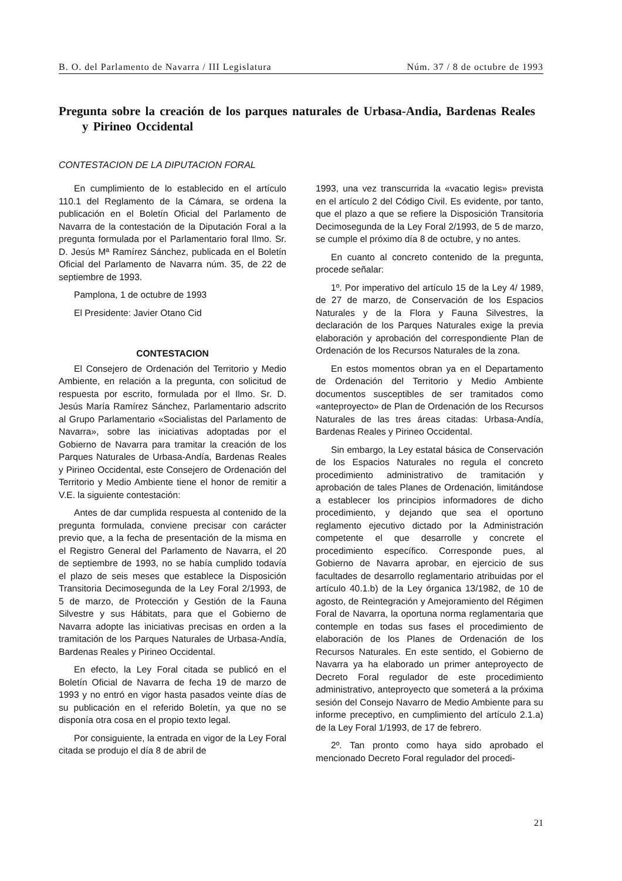B. O. del Parlamento de Navarra / III Legislatura Núm. 37 / 8 de octubre de 1993
Pregunta sobre la creación de los parques naturales de Urbasa-Andia, Bardenas Reales y Pirineo Occidental
CONTESTACION DE LA DIPUTACION FORAL
En cumplimiento de lo establecido en el artículo 110.1 del Reglamento de la Cámara, se ordena la publicación en el Boletín Oficial del Parlamento de Navarra de la contestación de la Diputación Foral a la pregunta formulada por el Parlamentario foral Ilmo. Sr. D. Jesús Mª Ramírez Sánchez, publicada en el Boletín Oficial del Parlamento de Navarra núm. 35, de 22 de septiembre de 1993.
Pamplona, 1 de octubre de 1993
El Presidente: Javier Otano Cid
CONTESTACION
El Consejero de Ordenación del Territorio y Medio Ambiente, en relación a la pregunta, con solicitud de respuesta por escrito, formulada por el Ilmo. Sr. D. Jesús María Ramírez Sánchez, Parlamentario adscrito al Grupo Parlamentario «Socialistas del Parlamento de Navarra», sobre las iniciativas adoptadas por el Gobierno de Navarra para tramitar la creación de los Parques Naturales de Urbasa-Andía, Bardenas Reales y Pirineo Occidental, este Consejero de Ordenación del Territorio y Medio Ambiente tiene el honor de remitir a V.E. la siguiente contestación:
Antes de dar cumplida respuesta al contenido de la pregunta formulada, conviene precisar con carácter previo que, a la fecha de presentación de la misma en el Registro General del Parlamento de Navarra, el 20 de septiembre de 1993, no se había cumplido todavía el plazo de seis meses que establece la Disposición Transitoria Decimosegunda de la Ley Foral 2/1993, de 5 de marzo, de Protección y Gestión de la Fauna Silvestre y sus Hábitats, para que el Gobierno de Navarra adopte las iniciativas precisas en orden a la tramitación de los Parques Naturales de Urbasa-Andía, Bardenas Reales y Pirineo Occidental.
En efecto, la Ley Foral citada se publicó en el Boletín Oficial de Navarra de fecha 19 de marzo de 1993 y no entró en vigor hasta pasados veinte días de su publicación en el referido Boletín, ya que no se disponía otra cosa en el propio texto legal.
Por consiguiente, la entrada en vigor de la Ley Foral citada se produjo el día 8 de abril de
1993, una vez transcurrida la «vacatio legis» prevista en el artículo 2 del Código Civil. Es evidente, por tanto, que el plazo a que se refiere la Disposición Transitoria Decimosegunda de la Ley Foral 2/1993, de 5 de marzo, se cumple el próximo día 8 de octubre, y no antes.
En cuanto al concreto contenido de la pregunta, procede señalar:
1º. Por imperativo del artículo 15 de la Ley 4/ 1989, de 27 de marzo, de Conservación de los Espacios Naturales y de la Flora y Fauna Silvestres, la declaración de los Parques Naturales exige la previa elaboración y aprobación del correspondiente Plan de Ordenación de los Recursos Naturales de la zona.
En estos momentos obran ya en el Departamento de Ordenación del Territorio y Medio Ambiente documentos susceptibles de ser tramitados como «anteproyecto» de Plan de Ordenación de los Recursos Naturales de las tres áreas citadas: Urbasa-Andía, Bardenas Reales y Pirineo Occidental.
Sin embargo, la Ley estatal básica de Conservación de los Espacios Naturales no regula el concreto procedimiento administrativo de tramitación y aprobación de tales Planes de Ordenación, limitándose a establecer los principios informadores de dicho procedimiento, y dejando que sea el oportuno reglamento ejecutivo dictado por la Administración competente el que desarrolle y concrete el procedimiento específico. Corresponde pues, al Gobierno de Navarra aprobar, en ejercicio de sus facultades de desarrollo reglamentario atribuidas por el artículo 40.1.b) de la Ley órganica 13/1982, de 10 de agosto, de Reintegración y Amejoramiento del Régimen Foral de Navarra, la oportuna norma reglamentaria que contemple en todas sus fases el procedimiento de elaboración de los Planes de Ordenación de los Recursos Naturales. En este sentido, el Gobierno de Navarra ya ha elaborado un primer anteproyecto de Decreto Foral regulador de este procedimiento administrativo, anteproyecto que someterá a la próxima sesión del Consejo Navarro de Medio Ambiente para su informe preceptivo, en cumplimiento del artículo 2.1.a) de la Ley Foral 1/1993, de 17 de febrero.
2º. Tan pronto como haya sido aprobado el mencionado Decreto Foral regulador del procedi-
21